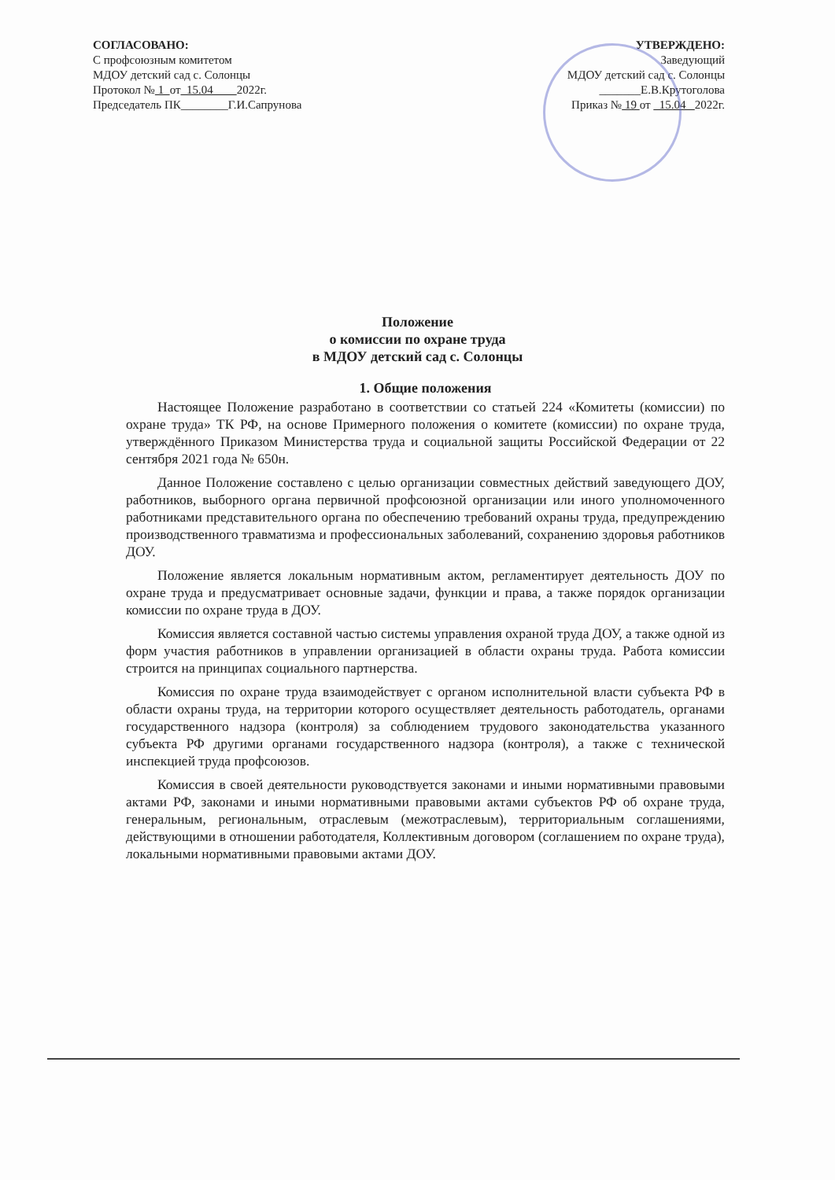СОГЛАСОВАНО:
С профсоюзным комитетом
МДОУ детский сад с. Солонцы
Протокол № 1 от 15.04 2022г.
Председатель ПК________Г.И.Сапрунова
УТВЕРЖДЕНО:
Заведующий
МДОУ детский сад с. Солонцы
_______Е.В.Крутоголова
Приказ № 19 от 15.04 2022г.
Положение
о комиссии по охране труда
в МДОУ детский сад с. Солонцы
1. Общие положения
Настоящее Положение разработано в соответствии со статьей 224 «Комитеты (комиссии) по охране труда» ТК РФ, на основе Примерного положения о комитете (комиссии) по охране труда, утверждённого Приказом Министерства труда и социальной защиты Российской Федерации от 22 сентября 2021 года № 650н.
Данное Положение составлено с целью организации совместных действий заведующего ДОУ, работников, выборного органа первичной профсоюзной организации или иного уполномоченного работниками представительного органа по обеспечению требований охраны труда, предупреждению производственного травматизма и профессиональных заболеваний, сохранению здоровья работников ДОУ.
Положение является локальным нормативным актом, регламентирует деятельность ДОУ по охране труда и предусматривает основные задачи, функции и права, а также порядок организации комиссии по охране труда в ДОУ.
Комиссия является составной частью системы управления охраной труда ДОУ, а также одной из форм участия работников в управлении организацией в области охраны труда. Работа комиссии строится на принципах социального партнерства.
Комиссия по охране труда взаимодействует с органом исполнительной власти субъекта РФ в области охраны труда, на территории которого осуществляет деятельность работодатель, органами государственного надзора (контроля) за соблюдением трудового законодательства указанного субъекта РФ другими органами государственного надзора (контроля), а также с технической инспекцией труда профсоюзов.
Комиссия в своей деятельности руководствуется законами и иными нормативными правовыми актами РФ, законами и иными нормативными правовыми актами субъектов РФ об охране труда, генеральным, региональным, отраслевым (межотраслевым), территориальным соглашениями, действующими в отношении работодателя, Коллективным договором (соглашением по охране труда), локальными нормативными правовыми актами ДОУ.